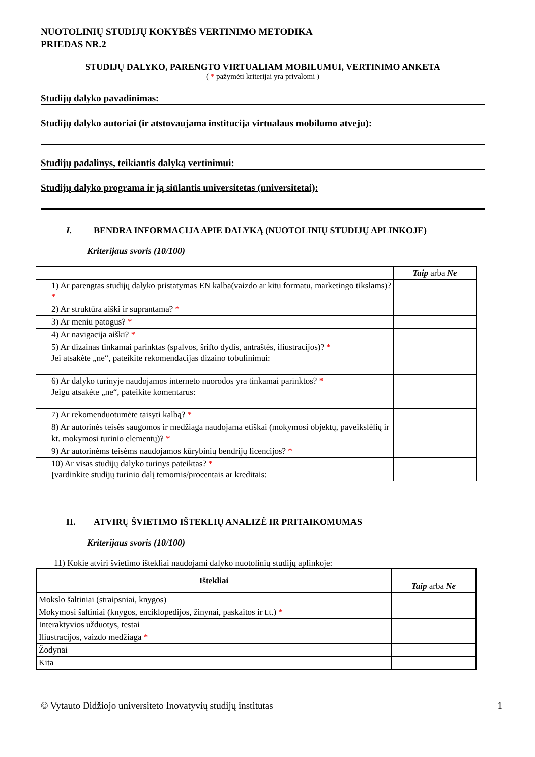NUOTOLINIŲ STUDIJŲ KOKYBĖS VERTINIMO METODIKA
PRIEDAS NR.2
STUDIJŲ DALYKO, PARENGTO VIRTUALIAM MOBILUMUI, VERTINIMO ANKETA
( * pažymėti kriterijai yra privalomi )
Studijų dalyko pavadinimas:
Studijų dalyko autoriai (ir atstovaujama institucija virtualaus mobilumo atveju):
Studijų padalinys, teikiantis dalyką vertinimui:
Studijų dalyko programa ir ją siūlantis universitetas (universitetai):
I. BENDRA INFORMACIJA APIE DALYKĄ (NUOTOLINIŲ STUDIJŲ APLINKOJE)
Kriterijaus svoris (10/100)
| | Taip arba Ne |
| 1) Ar parengtas studijų dalyko pristatymas EN kalba(vaizdo ar kitu formatu, marketingo tikslams)? * | |
| 2) Ar struktūra aiški ir suprantama? * | |
| 3) Ar meniu patogus? * | |
| 4) Ar navigacija aiški? * | |
| 5) Ar dizainas tinkamai parinktas (spalvos, šrifto dydis, antraštės, iliustracijos)? * Jei atsakėte „ne“, pateikite rekomendacijas dizaino tobulinimui: | |
| 6) Ar dalyko turinyje naudojamos interneto nuorodos yra tinkamai parinktos? * Jeigu atsakėte „ne“, pateikite komentarus: | |
| 7) Ar rekomenduotumėte taisyti kalbą? * | |
| 8) Ar autorinės teisės saugomos ir medžiaga naudojama etiškai (mokymosi objektų, paveikslėlių ir kt. mokymosi turinio elementų)? * | |
| 9) Ar autorinėms teisėms naudojamos kūrybinių bendrijų licencijos? * | |
| 10) Ar visas studijų dalyko turinys pateiktas? * Įvardinkite studijų turinio dalį temomis/procentais ar kreditais: | |
II. ATVIRŲ ŠVIETIMO IŠTEKLIŲ ANALIZĖ IR PRITAIKOMUMAS
Kriterijaus svoris (10/100)
11) Kokie atviri švietimo ištekliai naudojami dalyko nuotolinių studijų aplinkoje:
| Ištekliai | Taip arba Ne |
| Mokslo šaltiniai (straipsniai, knygos) | |
| Mokymosi šaltiniai (knygos, enciklopedijos, žinynai, paskaitos ir t.t.) * | |
| Interaktyvios užduotys, testai | |
| Iliustracijos, vaizdo medžiaga * | |
| Žodynai | |
| Kita | |
© Vytauto Didžiojo universiteto Inovatyvių studijų institutas 1